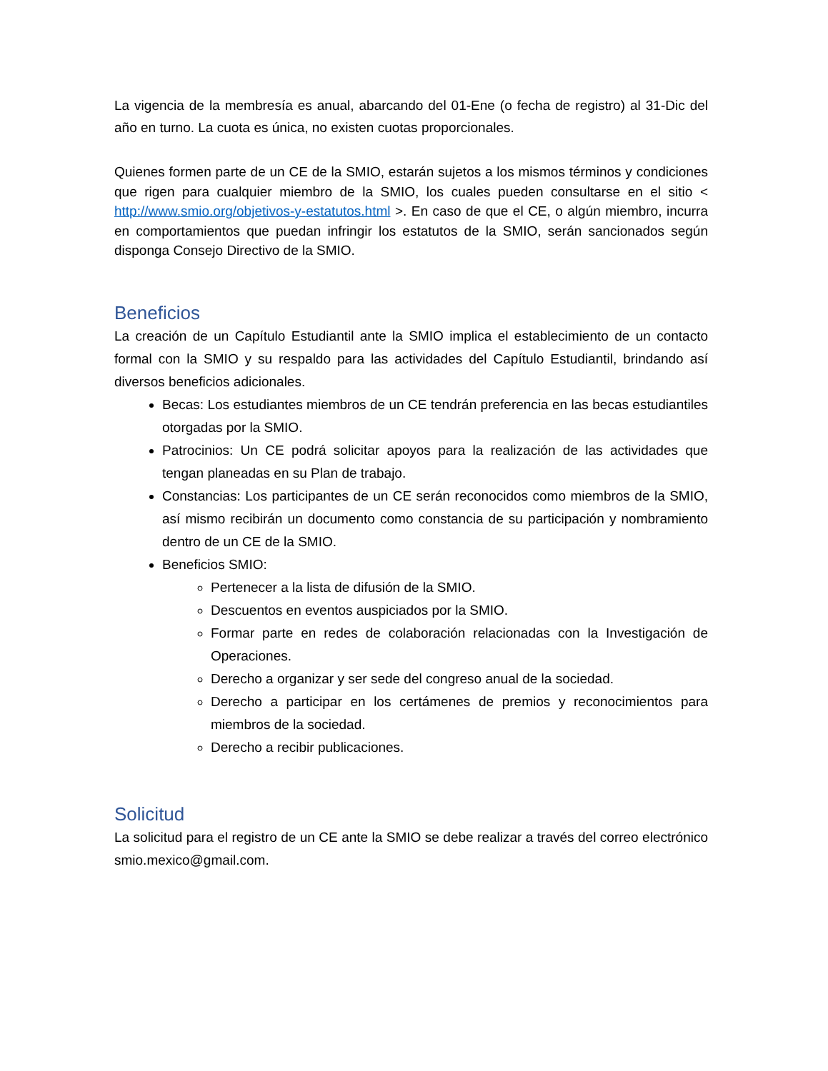La vigencia de la membresía es anual, abarcando del 01-Ene (o fecha de registro) al 31-Dic del año en turno. La cuota es única, no existen cuotas proporcionales.
Quienes formen parte de un CE de la SMIO, estarán sujetos a los mismos términos y condiciones que rigen para cualquier miembro de la SMIO, los cuales pueden consultarse en el sitio < http://www.smio.org/objetivos-y-estatutos.html >. En caso de que el CE, o algún miembro, incurra en comportamientos que puedan infringir los estatutos de la SMIO, serán sancionados según disponga Consejo Directivo de la SMIO.
Beneficios
La creación de un Capítulo Estudiantil ante la SMIO implica el establecimiento de un contacto formal con la SMIO y su respaldo para las actividades del Capítulo Estudiantil, brindando así diversos beneficios adicionales.
Becas: Los estudiantes miembros de un CE tendrán preferencia en las becas estudiantiles otorgadas por la SMIO.
Patrocinios: Un CE podrá solicitar apoyos para la realización de las actividades que tengan planeadas en su Plan de trabajo.
Constancias: Los participantes de un CE serán reconocidos como miembros de la SMIO, así mismo recibirán un documento como constancia de su participación y nombramiento dentro de un CE de la SMIO.
Beneficios SMIO:
Pertenecer a la lista de difusión de la SMIO.
Descuentos en eventos auspiciados por la SMIO.
Formar parte en redes de colaboración relacionadas con la Investigación de Operaciones.
Derecho a organizar y ser sede del congreso anual de la sociedad.
Derecho a participar en los certámenes de premios y reconocimientos para miembros de la sociedad.
Derecho a recibir publicaciones.
Solicitud
La solicitud para el registro de un CE ante la SMIO se debe realizar a través del correo electrónico smio.mexico@gmail.com.